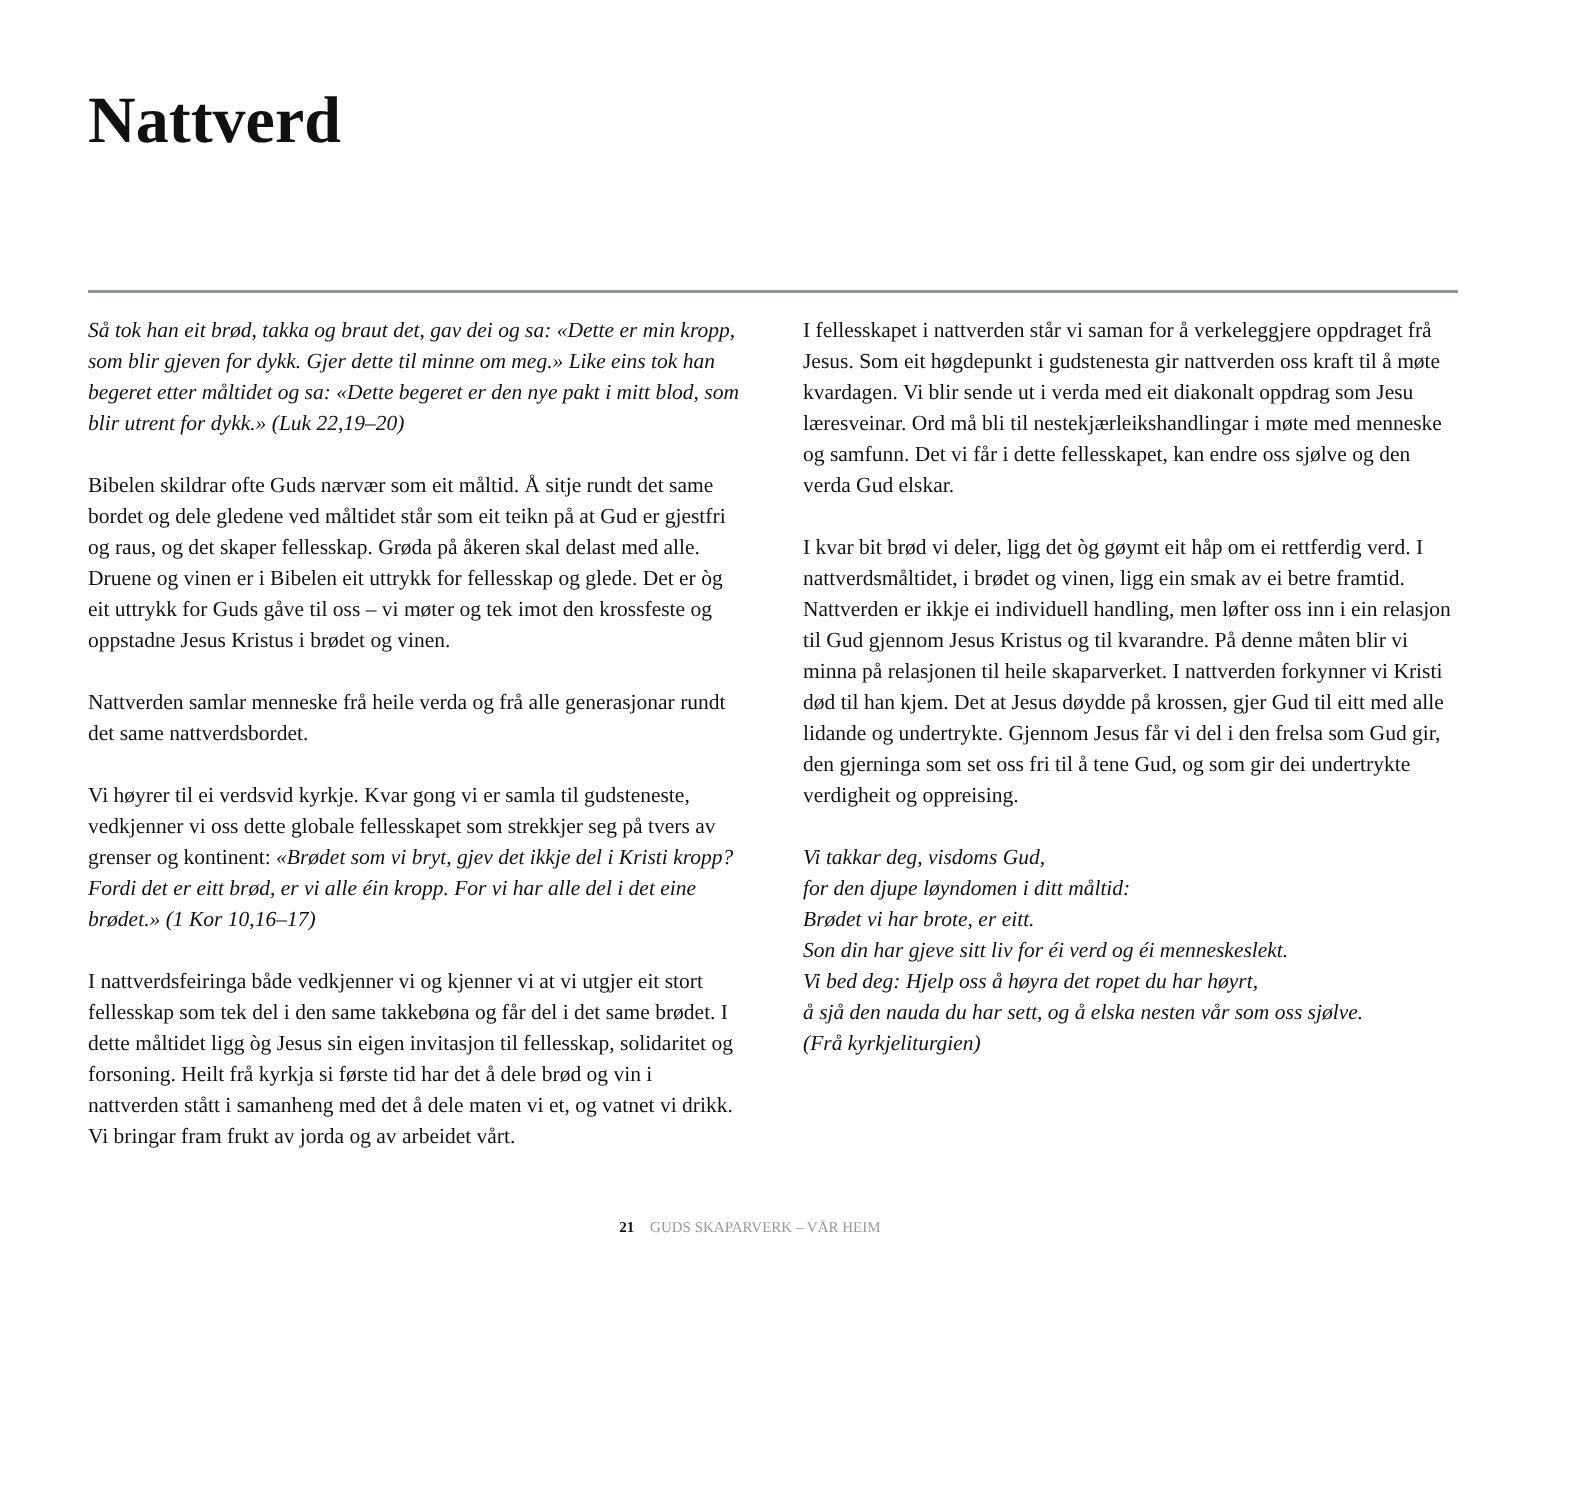Nattverd
Så tok han eit brød, takka og braut det, gav dei og sa: «Dette er min kropp, som blir gjeven for dykk. Gjer dette til minne om meg.» Like eins tok han begeret etter måltidet og sa: «Dette begeret er den nye pakt i mitt blod, som blir utrent for dykk.» (Luk 22,19–20)
Bibelen skildrar ofte Guds nærvær som eit måltid. Å sitje rundt det same bordet og dele gledene ved måltidet står som eit teikn på at Gud er gjestfri og raus, og det skaper fellesskap. Grøda på åkeren skal delast med alle. Druene og vinen er i Bibelen eit uttrykk for fellesskap og glede. Det er òg eit uttrykk for Guds gåve til oss – vi møter og tek imot den krossfeste og oppstadne Jesus Kristus i brødet og vinen.
Nattverden samlar menneske frå heile verda og frå alle generasjonar rundt det same nattverdsbordet.
Vi høyrer til ei verdsvid kyrkje. Kvar gong vi er samla til gudsteneste, vedkjenner vi oss dette globale fellesskapet som strekkjer seg på tvers av grenser og kontinent: «Brødet som vi bryt, gjev det ikkje del i Kristi kropp? Fordi det er eitt brød, er vi alle éin kropp. For vi har alle del i det eine brødet.» (1 Kor 10,16–17)
I nattverdsfeiringa både vedkjenner vi og kjenner vi at vi utgjer eit stort fellesskap som tek del i den same takkebøna og får del i det same brødet. I dette måltidet ligg òg Jesus sin eigen invitasjon til fellesskap, solidaritet og forsoning. Heilt frå kyrkja si første tid har det å dele brød og vin i nattverden stått i samanheng med det å dele maten vi et, og vatnet vi drikk. Vi bringar fram frukt av jorda og av arbeidet vårt.
I fellesskapet i nattverden står vi saman for å verkeleggjere oppdraget frå Jesus. Som eit høgdepunkt i gudstenesta gir nattverden oss kraft til å møte kvardagen. Vi blir sende ut i verda med eit diakonalt oppdrag som Jesu læresveinar. Ord må bli til nestekjærleikshandlingar i møte med menneske og samfunn. Det vi får i dette fellesskapet, kan endre oss sjølve og den verda Gud elskar.
I kvar bit brød vi deler, ligg det òg gøymt eit håp om ei rettferdig verd. I nattverdsmåltidet, i brødet og vinen, ligg ein smak av ei betre framtid. Nattverden er ikkje ei individuell handling, men løfter oss inn i ein relasjon til Gud gjennom Jesus Kristus og til kvarandre. På denne måten blir vi minna på relasjonen til heile skaparverket. I nattverden forkynner vi Kristi død til han kjem. Det at Jesus døydde på krossen, gjer Gud til eitt med alle lidande og undertrykte. Gjennom Jesus får vi del i den frelsa som Gud gir, den gjerninga som set oss fri til å tene Gud, og som gir dei undertrykte verdigheit og oppreising.
Vi takkar deg, visdoms Gud,
for den djupe løyndomen i ditt måltid:
Brødet vi har brote, er eitt.
Son din har gjeve sitt liv for éi verd og éi menneskeslekt.
Vi bed deg: Hjelp oss å høyra det ropet du har høyrt,
å sjå den nauda du har sett, og å elska nesten vår som oss sjølve.
(Frå kyrkjeliturgien)
21 GUDS SKAPARVERK – VÅR HEIM